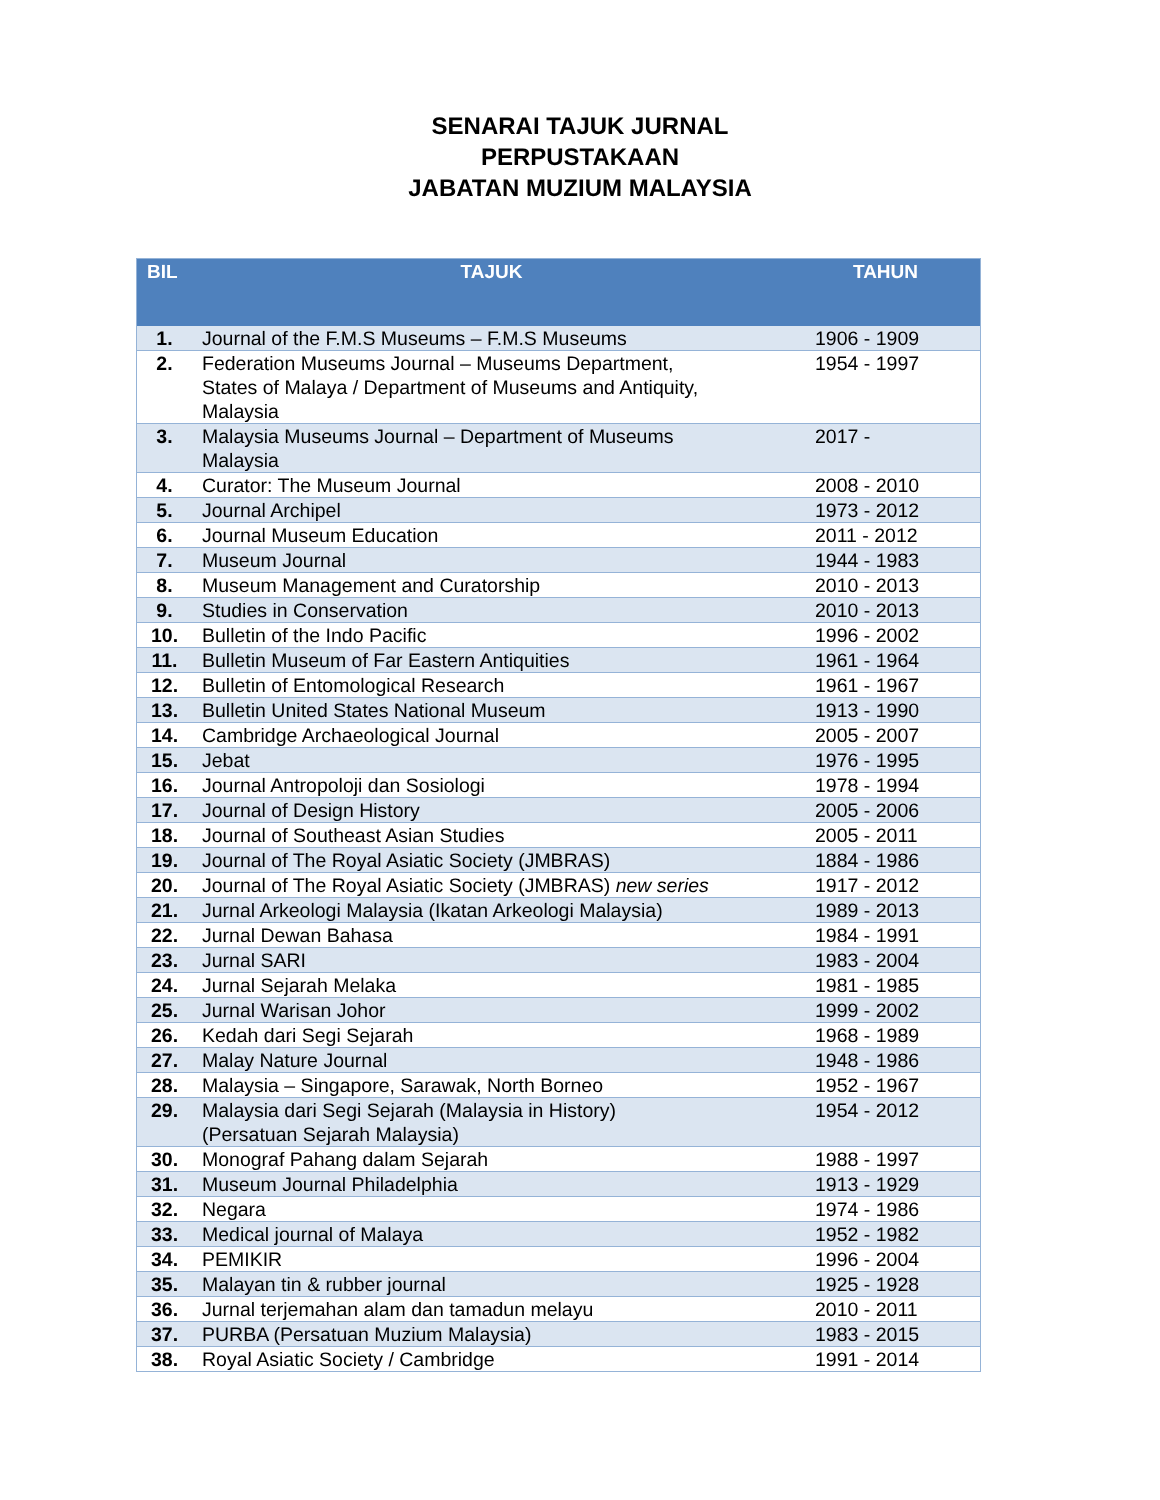SENARAI TAJUK JURNAL
PERPUSTAKAAN
JABATAN MUZIUM MALAYSIA
| BIL | TAJUK | TAHUN |
| --- | --- | --- |
| 1. | Journal of the F.M.S Museums – F.M.S Museums | 1906 - 1909 |
| 2. | Federation Museums Journal – Museums Department, States of Malaya / Department of Museums and Antiquity, Malaysia | 1954 - 1997 |
| 3. | Malaysia Museums Journal – Department of Museums Malaysia | 2017 - |
| 4. | Curator: The Museum Journal | 2008 - 2010 |
| 5. | Journal Archipel | 1973 - 2012 |
| 6. | Journal Museum Education | 2011 - 2012 |
| 7. | Museum Journal | 1944 - 1983 |
| 8. | Museum Management and Curatorship | 2010 - 2013 |
| 9. | Studies in Conservation | 2010 - 2013 |
| 10. | Bulletin of the Indo Pacific | 1996 - 2002 |
| 11. | Bulletin Museum of Far Eastern Antiquities | 1961 - 1964 |
| 12. | Bulletin of Entomological Research | 1961 - 1967 |
| 13. | Bulletin United States National Museum | 1913 - 1990 |
| 14. | Cambridge Archaeological Journal | 2005 - 2007 |
| 15. | Jebat | 1976 - 1995 |
| 16. | Journal Antropoloji dan Sosiologi | 1978 - 1994 |
| 17. | Journal of Design History | 2005 - 2006 |
| 18. | Journal of Southeast Asian Studies | 2005 - 2011 |
| 19. | Journal of The Royal Asiatic Society (JMBRAS) | 1884 - 1986 |
| 20. | Journal of The Royal Asiatic Society (JMBRAS) new series | 1917 - 2012 |
| 21. | Jurnal Arkeologi Malaysia (Ikatan Arkeologi Malaysia) | 1989 - 2013 |
| 22. | Jurnal Dewan Bahasa | 1984 - 1991 |
| 23. | Jurnal SARI | 1983 - 2004 |
| 24. | Jurnal Sejarah Melaka | 1981 - 1985 |
| 25. | Jurnal Warisan Johor | 1999 - 2002 |
| 26. | Kedah dari Segi Sejarah | 1968 - 1989 |
| 27. | Malay Nature Journal | 1948 - 1986 |
| 28. | Malaysia – Singapore, Sarawak, North Borneo | 1952 - 1967 |
| 29. | Malaysia dari Segi Sejarah (Malaysia in History) (Persatuan Sejarah Malaysia) | 1954 - 2012 |
| 30. | Monograf Pahang dalam Sejarah | 1988 - 1997 |
| 31. | Museum Journal Philadelphia | 1913 - 1929 |
| 32. | Negara | 1974 - 1986 |
| 33. | Medical journal of Malaya | 1952 - 1982 |
| 34. | PEMIKIR | 1996 - 2004 |
| 35. | Malayan tin & rubber journal | 1925 - 1928 |
| 36. | Jurnal terjemahan alam dan tamadun melayu | 2010 - 2011 |
| 37. | PURBA (Persatuan Muzium Malaysia) | 1983 - 2015 |
| 38. | Royal Asiatic Society / Cambridge | 1991 - 2014 |